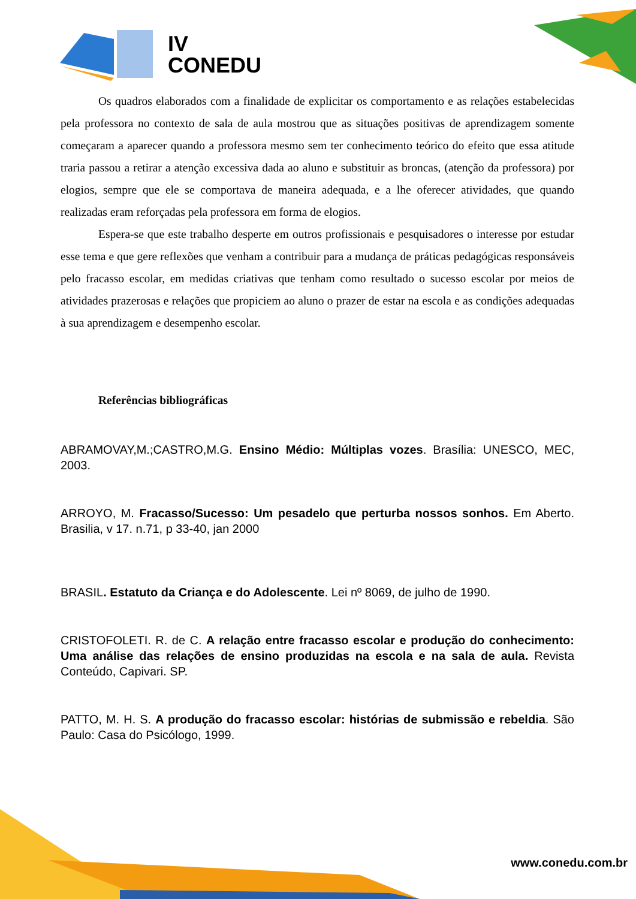IV
CONEDU
Os quadros elaborados com a finalidade de explicitar os comportamento e as relações estabelecidas pela professora no contexto de sala de aula mostrou que as situações positivas de aprendizagem somente começaram a aparecer quando a professora mesmo sem ter conhecimento teórico do efeito que essa atitude traria passou a retirar a atenção excessiva dada ao aluno e substituir as broncas, (atenção da professora) por elogios, sempre que ele se comportava de maneira adequada, e a lhe oferecer atividades, que quando realizadas eram reforçadas pela professora em forma de elogios.
Espera-se que este trabalho desperte em outros profissionais e pesquisadores o interesse por estudar esse tema e que gere reflexões que venham a contribuir para a mudança de práticas pedagógicas responsáveis pelo fracasso escolar, em medidas criativas que tenham como resultado o sucesso escolar por meios de atividades prazerosas e relações que propiciem ao aluno o prazer de estar na escola e as condições adequadas à sua aprendizagem e desempenho escolar.
Referências bibliográficas
ABRAMOVAY,M.;CASTRO,M.G. Ensino Médio: Múltiplas vozes. Brasília: UNESCO, MEC, 2003.
ARROYO, M. Fracasso/Sucesso: Um pesadelo que perturba nossos sonhos. Em Aberto. Brasilia, v 17. n.71, p 33-40, jan 2000
BRASIL. Estatuto da Criança e do Adolescente. Lei nº 8069, de julho de 1990.
CRISTOFOLETI. R. de C. A relação entre fracasso escolar e produção do conhecimento: Uma análise das relações de ensino produzidas na escola e na sala de aula. Revista Conteúdo, Capivari. SP.
PATTO, M. H. S. A produção do fracasso escolar: histórias de submissão e rebeldia. São Paulo: Casa do Psicólogo, 1999.
www.conedu.com.br